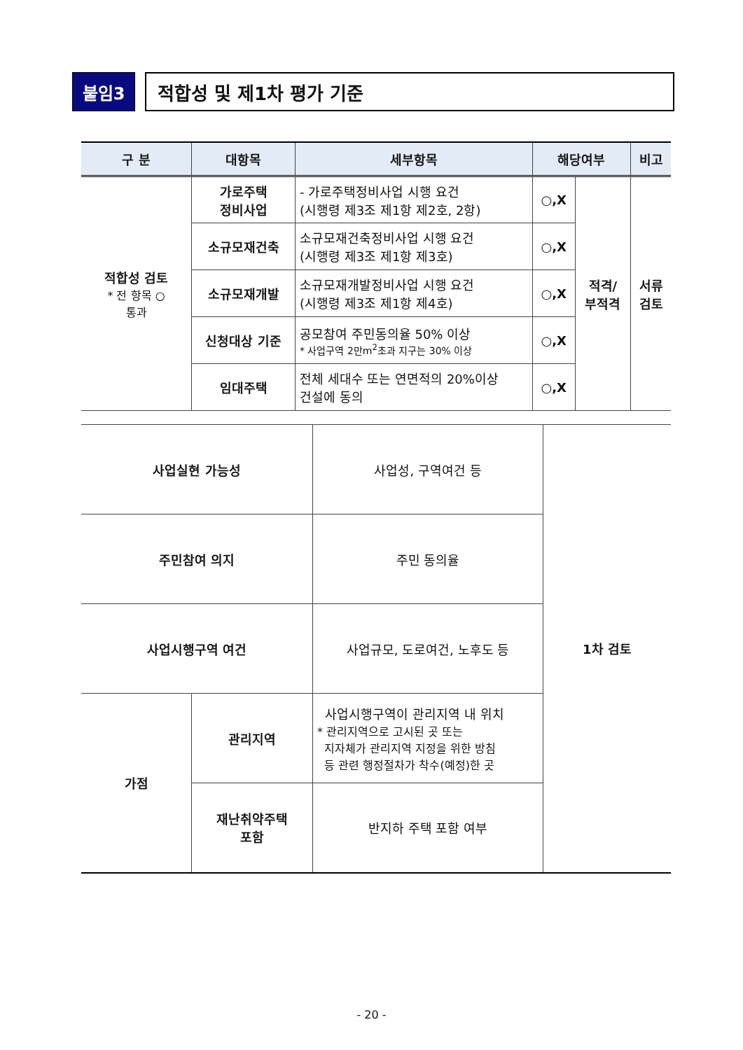붙임3 적합성 및 제1차 평가 기준
| 구 분 | 대항목 | 세부항목 | 해당여부 | | 비고 |
| --- | --- | --- | --- | --- | --- |
| 적합성 검토 * 전 항목 ○ 통과 | 가로주택 정비사업 | - 가로주택정비사업 시행 요건 (시행령 제3조 제1항 제2호, 2항) | ○,X | 적격/ 부적격 | 서류 검토 |
| | 소규모재건축 | 소규모재건축정비사업 시행 요건 (시행령 제3조 제1항 제3호) | ○,X | | |
| | 소규모재개발 | 소규모재개발정비사업 시행 요건 (시행령 제3조 제1항 제4호) | ○,X | | |
| | 신청대상 기준 | 공모참여 주민동의율 50% 이상 * 사업구역 2만m<sup>2</sup>초과 지구는 30% 이상 | ○,X | | |
| | 임대주택 | 전체 세대수 또는 연면적의 20%이상 건설에 동의 | ○,X | | |
| 사업실현 가능성 | | 사업성, 구역여건 등 | 1차 검토 |
| 주민참여 의지 | | 주민 동의율 | |
| 사업시행구역 여건 | | 사업규모, 도로여건, 노후도 등 | |
| 가점 | 관리지역 | 사업시행구역이 관리지역 내 위치 * 관리지역으로 고시된 곳 또는 지자체가 관리지역 지정을 위한 방침 등 관련 행정절차가 착수(예정)한 곳 | |
| | 재난취약주택 포함 | 반지하 주택 포함 여부 | |
- 20 -